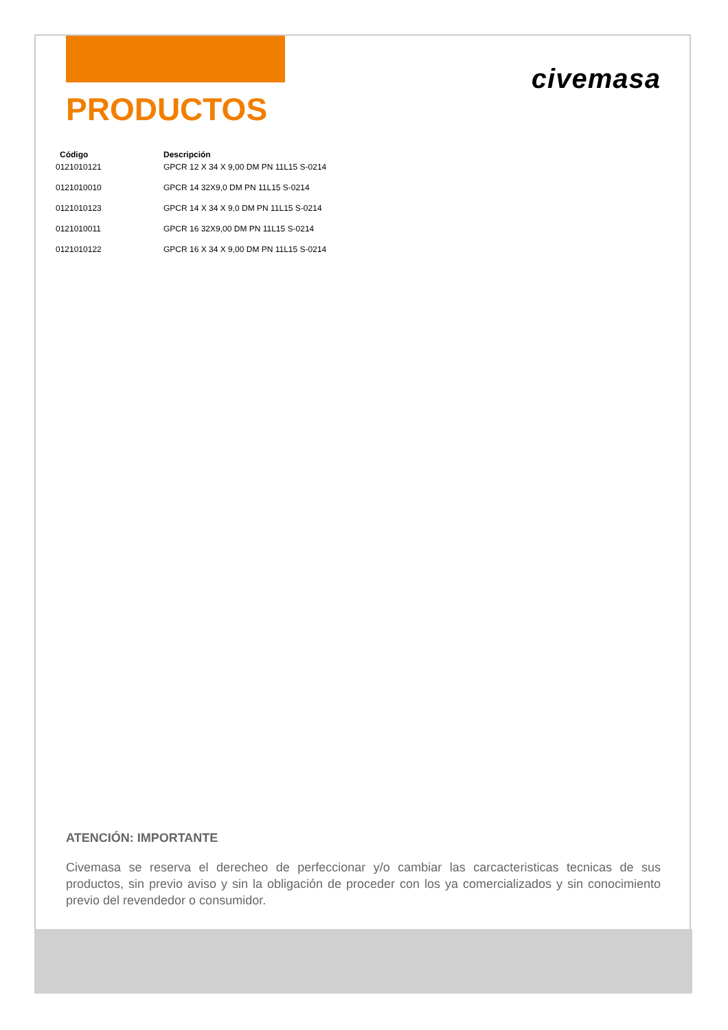civemasa
PRODUCTOS
| Código | Descripción |
| --- | --- |
| 0121010121 | GPCR 12 X 34 X 9,00 DM PN 11L15 S-0214 |
| 0121010010 | GPCR 14 32X9,0 DM PN 11L15 S-0214 |
| 0121010123 | GPCR 14 X 34 X 9,0 DM PN 11L15 S-0214 |
| 0121010011 | GPCR 16 32X9,00 DM PN 11L15 S-0214 |
| 0121010122 | GPCR 16 X 34 X 9,00 DM PN 11L15 S-0214 |
ATENCIÓN: IMPORTANTE
Civemasa se reserva el derecheo de perfeccionar y/o cambiar las carcacteristicas tecnicas de sus productos, sin previo aviso y sin la obligación de proceder con los ya comercializados y sin conocimiento previo del revendedor o consumidor.